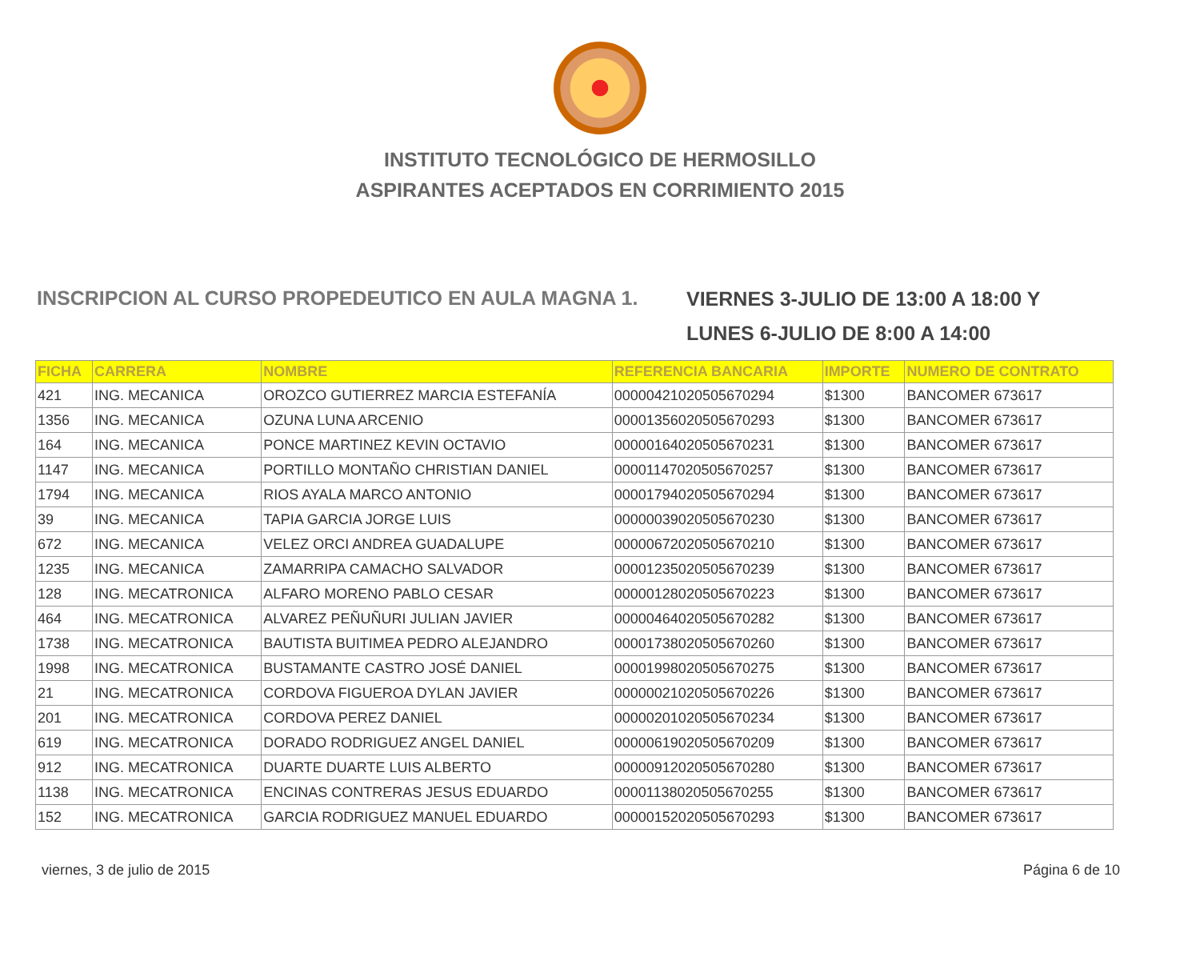INSTITUTO TECNOLÓGICO DE HERMOSILLO
ASPIRANTES ACEPTADOS EN CORRIMIENTO 2015
INSCRIPCION AL CURSO PROPEDEUTICO EN AULA MAGNA 1.
VIERNES 3-JULIO DE 13:00 A 18:00 Y
LUNES 6-JULIO DE 8:00 A 14:00
| FICHA | CARRERA | NOMBRE | REFERENCIA BANCARIA | IMPORTE | NUMERO DE CONTRATO |
| --- | --- | --- | --- | --- | --- |
| 421 | ING. MECANICA | OROZCO GUTIERREZ MARCIA ESTEFANÍA | 00000421020505670294 | $1300 | BANCOMER 673617 |
| 1356 | ING. MECANICA | OZUNA LUNA ARCENIO | 00001356020505670293 | $1300 | BANCOMER 673617 |
| 164 | ING. MECANICA | PONCE MARTINEZ KEVIN OCTAVIO | 00000164020505670231 | $1300 | BANCOMER 673617 |
| 1147 | ING. MECANICA | PORTILLO MONTAÑO CHRISTIAN DANIEL | 00001147020505670257 | $1300 | BANCOMER 673617 |
| 1794 | ING. MECANICA | RIOS AYALA MARCO ANTONIO | 00001794020505670294 | $1300 | BANCOMER 673617 |
| 39 | ING. MECANICA | TAPIA GARCIA JORGE LUIS | 00000039020505670230 | $1300 | BANCOMER 673617 |
| 672 | ING. MECANICA | VELEZ ORCI ANDREA GUADALUPE | 00000672020505670210 | $1300 | BANCOMER 673617 |
| 1235 | ING. MECANICA | ZAMARRIPA CAMACHO SALVADOR | 00001235020505670239 | $1300 | BANCOMER 673617 |
| 128 | ING. MECATRONICA | ALFARO MORENO PABLO CESAR | 00000128020505670223 | $1300 | BANCOMER 673617 |
| 464 | ING. MECATRONICA | ALVAREZ PEÑUÑURI JULIAN JAVIER | 00000464020505670282 | $1300 | BANCOMER 673617 |
| 1738 | ING. MECATRONICA | BAUTISTA BUITIMEA PEDRO ALEJANDRO | 00001738020505670260 | $1300 | BANCOMER 673617 |
| 1998 | ING. MECATRONICA | BUSTAMANTE CASTRO JOSÉ DANIEL | 00001998020505670275 | $1300 | BANCOMER 673617 |
| 21 | ING. MECATRONICA | CORDOVA FIGUEROA DYLAN JAVIER | 00000021020505670226 | $1300 | BANCOMER 673617 |
| 201 | ING. MECATRONICA | CORDOVA PEREZ DANIEL | 00000201020505670234 | $1300 | BANCOMER 673617 |
| 619 | ING. MECATRONICA | DORADO RODRIGUEZ ANGEL DANIEL | 00000619020505670209 | $1300 | BANCOMER 673617 |
| 912 | ING. MECATRONICA | DUARTE DUARTE LUIS ALBERTO | 00000912020505670280 | $1300 | BANCOMER 673617 |
| 1138 | ING. MECATRONICA | ENCINAS CONTRERAS JESUS EDUARDO | 00001138020505670255 | $1300 | BANCOMER 673617 |
| 152 | ING. MECATRONICA | GARCIA RODRIGUEZ MANUEL EDUARDO | 00000152020505670293 | $1300 | BANCOMER 673617 |
viernes, 3 de julio de 2015 Página 6 de 10